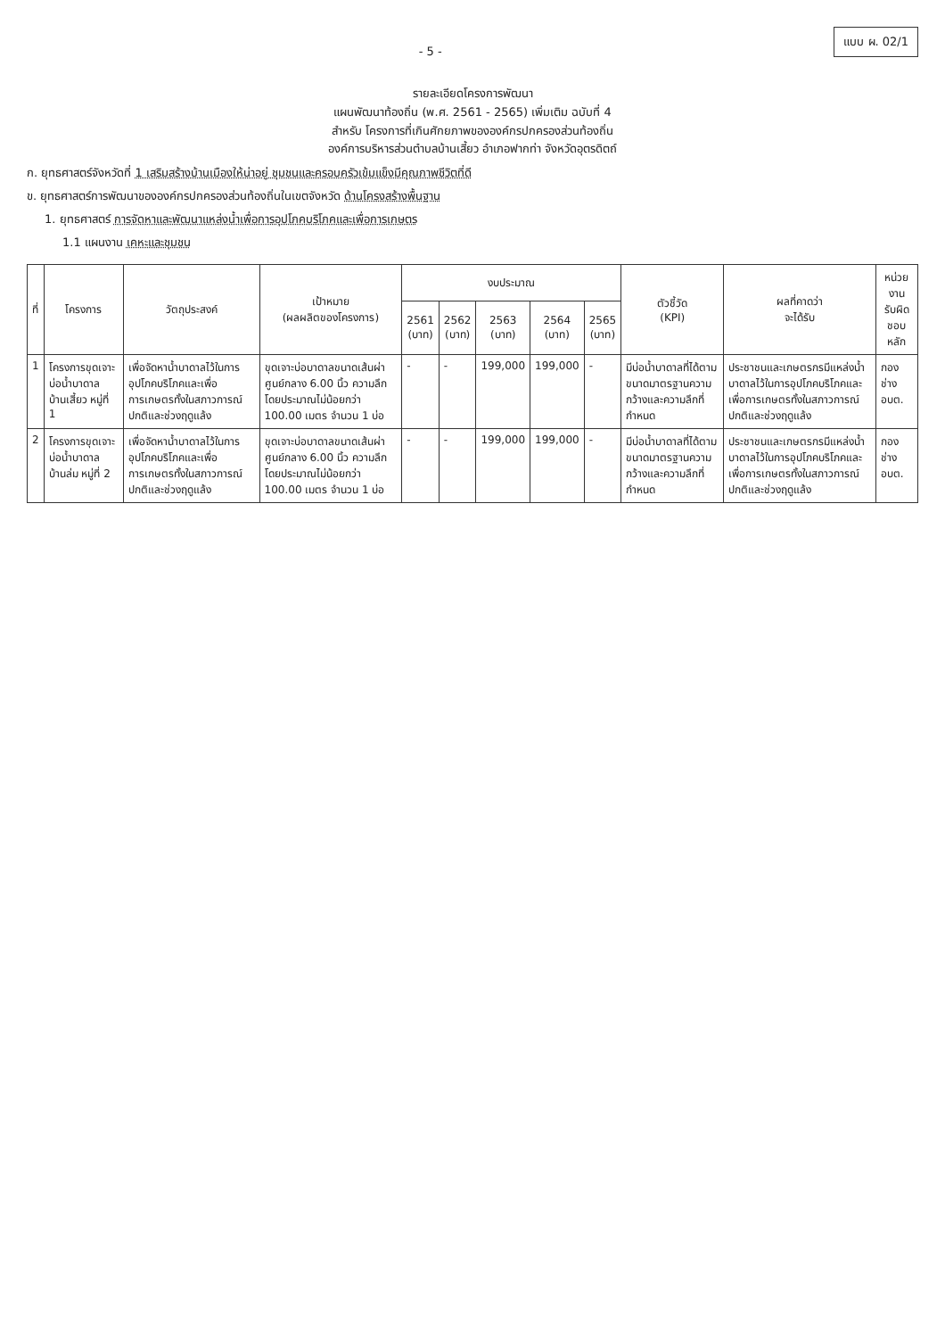แบบ ผ. 02/1
- 5 -
รายละเอียดโครงการพัฒนา
แผนพัฒนาท้องถิ่น (พ.ศ. 2561 - 2565) เพิ่มเติม ฉบับที่ 4
สำหรับ โครงการที่เกินศักยภาพขององค์กรปกครองส่วนท้องถิ่น
องค์การบริหารส่วนตำบลบ้านเสี้ยว อำเภอฟากท่า จังหวัดอุตรดิตถ์
ก. ยุทธศาสตร์จังหวัดที่ 1 เสริมสร้างบ้านเมืองให้น่าอยู่ ชุมชนและครอบครัวเข้มแข็งมีคุณภาพชีวิตที่ดี
ข. ยุทธศาสตร์การพัฒนาขององค์กรปกครองส่วนท้องถิ่นในเขตจังหวัด ด้านโครงสร้างพื้นฐาน
1. ยุทธศาสตร์ การจัดหาและพัฒนาแหล่งน้ำเพื่อการอุปโภคบริโภคและเพื่อการเกษตร
1.1 แผนงาน เคหะและชุมชน
| ที่ | โครงการ | วัตถุประสงค์ | เป้าหมาย (ผลผลิตของโครงการ) | งบประมาณ | | | | | ตัวชี้วัด (KPI) | ผลที่คาดว่า จะได้รับ | หน่วยงาน รับผิดชอบหลัก |
| --- | --- | --- | --- | --- | --- | --- | --- | --- | --- | --- | --- |
| | | | | 2561 (บาท) | 2562 (บาท) | 2563 (บาท) | 2564 (บาท) | 2565 (บาท) | | | |
| 1 | โครงการขุดเจาะบ่อน้ำบาดาล บ้านเสี้ยว หมู่ที่ 1 | เพื่อจัดหาน้ำบาดาลไว้ในการอุปโภคบริโภคและเพื่อการเกษตรทั้งในสภาวการณ์ปกติและช่วงฤดูแล้ง | ขุดเจาะบ่อบาดาลขนาดเส้นผ่าศูนย์กลาง 6.00 นิ้ว ความลึกโดยประมาณไม่น้อยกว่า 100.00 เมตร จำนวน 1 บ่อ | - | - | 199,000 | 199,000 | - | มีบ่อน้ำบาดาลที่ได้ตามขนาดมาตรฐานความกว้างและความลึกที่กำหนด | ประชาชนและเกษตรกรมีแหล่งน้ำบาดาลไว้ในการอุปโภคบริโภคและเพื่อการเกษตรทั้งในสภาวการณ์ปกติและช่วงฤดูแล้ง | กองช่าง อบต. |
| 2 | โครงการขุดเจาะบ่อน้ำบาดาล บ้านล่ม หมู่ที่ 2 | เพื่อจัดหาน้ำบาดาลไว้ในการอุปโภคบริโภคและเพื่อการเกษตรทั้งในสภาวการณ์ปกติและช่วงฤดูแล้ง | ขุดเจาะบ่อบาดาลขนาดเส้นผ่าศูนย์กลาง 6.00 นิ้ว ความลึกโดยประมาณไม่น้อยกว่า 100.00 เมตร จำนวน 1 บ่อ | - | - | 199,000 | 199,000 | - | มีบ่อน้ำบาดาลที่ได้ตามขนาดมาตรฐานความกว้างและความลึกที่กำหนด | ประชาชนและเกษตรกรมีแหล่งน้ำบาดาลไว้ในการอุปโภคบริโภคและเพื่อการเกษตรทั้งในสภาวการณ์ปกติและช่วงฤดูแล้ง | กองช่าง อบต. |